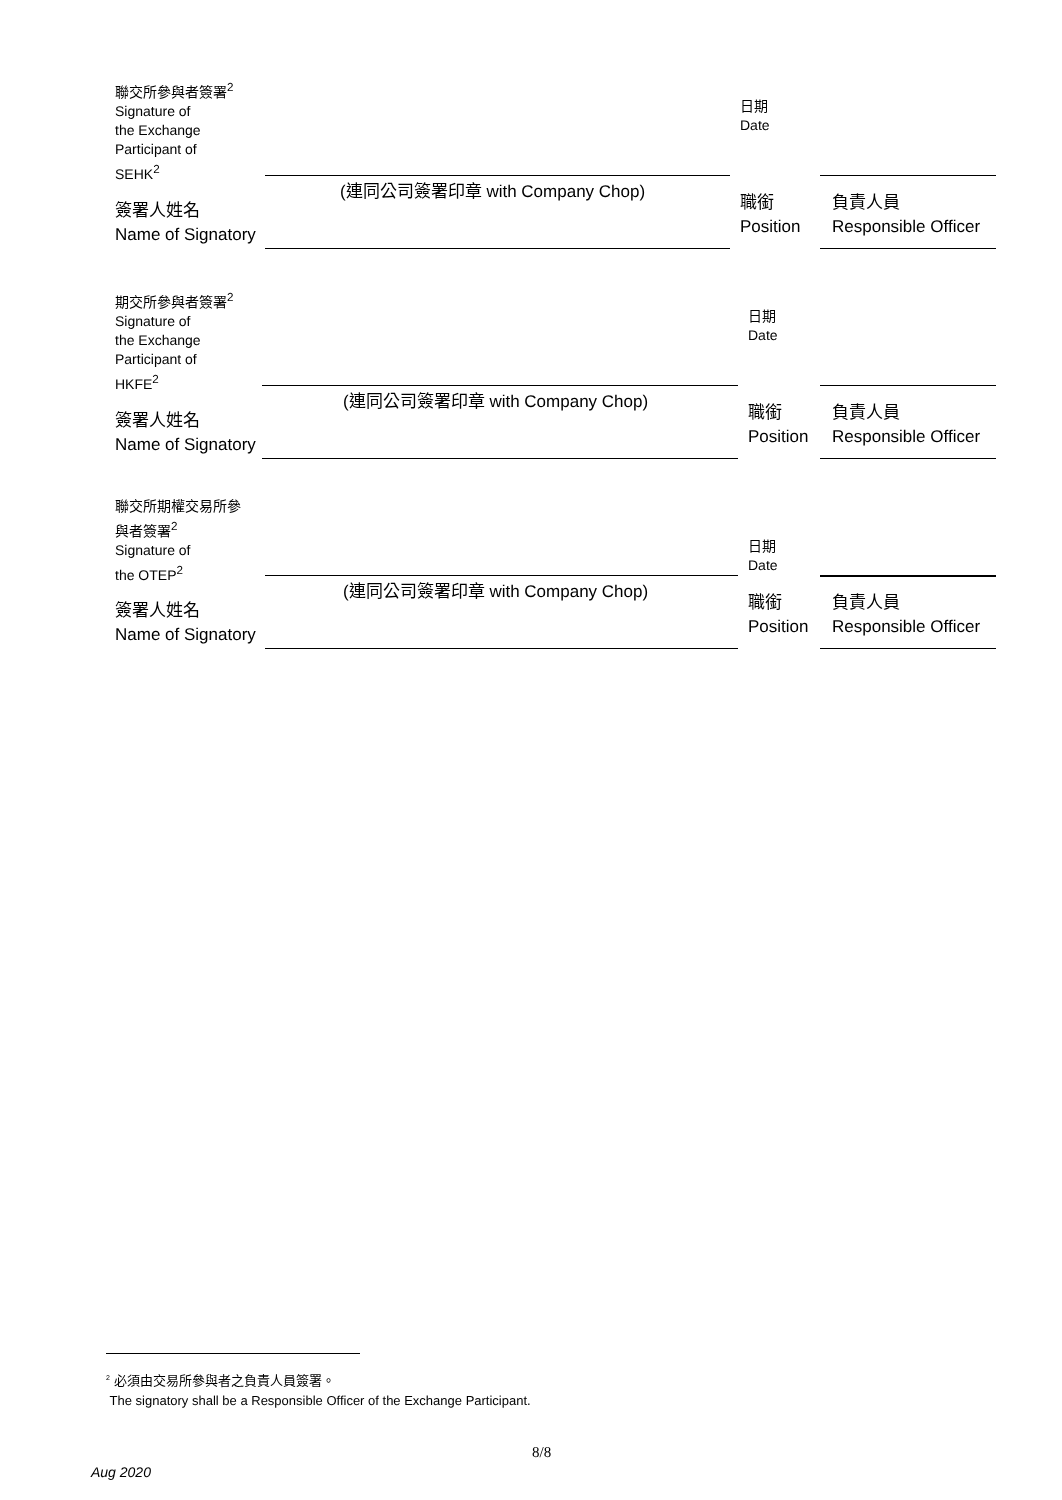聯交所參與者簽署<sup>2</sup>
Signature of
the Exchange
Participant of
SEHK<sup>2</sup>
日期
Date
(連同公司簽署印章 with Company Chop)
簽署人姓名
Name of Signatory
職銜
Position
負責人員
Responsible Officer
期交所參與者簽署<sup>2</sup>
Signature of
the Exchange
Participant of
HKFE<sup>2</sup>
日期
Date
(連同公司簽署印章 with Company Chop)
簽署人姓名
Name of Signatory
職銜
Position
負責人員
Responsible Officer
聯交所期權交易所參
與者簽署<sup>2</sup>
Signature of
the OTEP<sup>2</sup>
日期
Date
(連同公司簽署印章 with Company Chop)
簽署人姓名
Name of Signatory
職銜
Position
負責人員
Responsible Officer
<sup>2</sup> 必須由交易所參與者之負責人員簽署。
The signatory shall be a Responsible Officer of the Exchange Participant.
8/8
Aug 2020